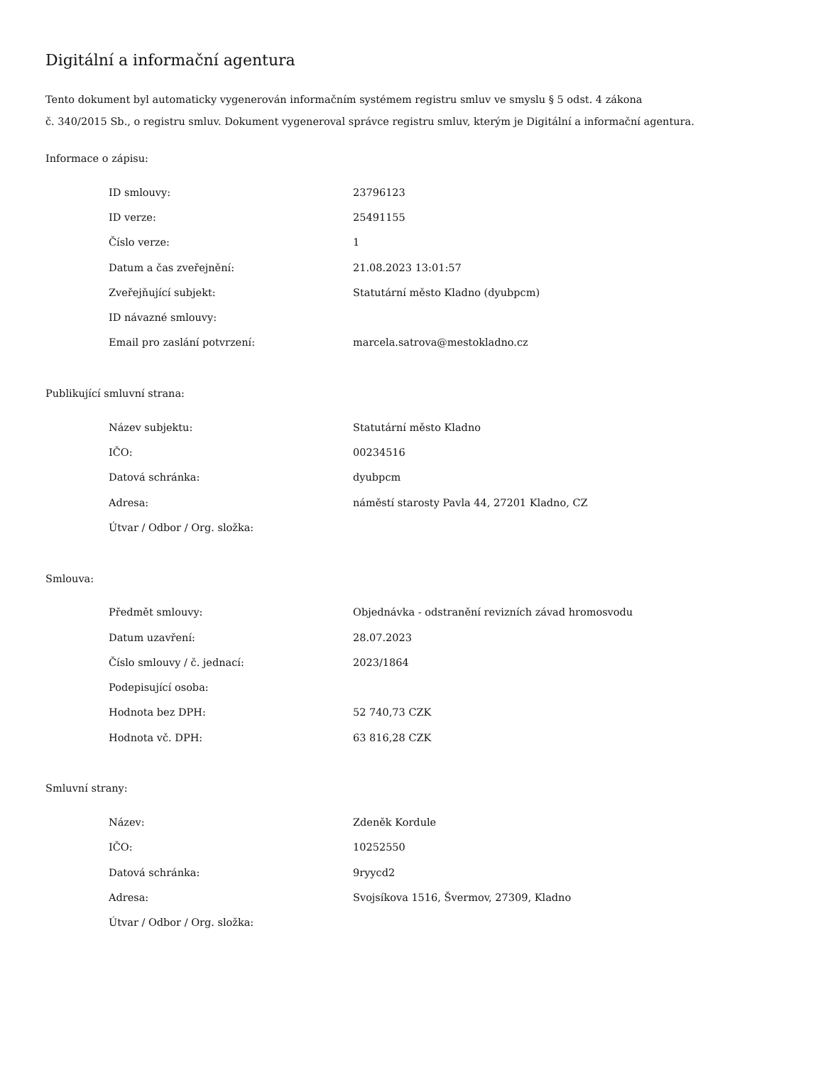Digitální a informační agentura
Tento dokument byl automaticky vygenerován informačním systémem registru smluv ve smyslu § 5 odst. 4 zákona
č. 340/2015 Sb., o registru smluv. Dokument vygeneroval správce registru smluv, kterým je Digitální a informační agentura.
Informace o zápisu:
| ID smlouvy: | 23796123 |
| ID verze: | 25491155 |
| Číslo verze: | 1 |
| Datum a čas zveřejnění: | 21.08.2023 13:01:57 |
| Zveřejňující subjekt: | Statutární město Kladno (dyubpcm) |
| ID návazné smlouvy: | |
| Email pro zaslání potvrzení: | marcela.satrova@mestokladno.cz |
Publikující smluvní strana:
| Název subjektu: | Statutární město Kladno |
| IČO: | 00234516 |
| Datová schránka: | dyubpcm |
| Adresa: | náměstí starosty Pavla 44, 27201 Kladno, CZ |
| Útvar / Odbor / Org. složka: | |
Smlouva:
| Předmět smlouvy: | Objednávka - odstranění revizních závad hromosvodu |
| Datum uzavření: | 28.07.2023 |
| Číslo smlouvy / č. jednací: | 2023/1864 |
| Podepisující osoba: | |
| Hodnota bez DPH: | 52 740,73 CZK |
| Hodnota vč. DPH: | 63 816,28 CZK |
Smluvní strany:
| Název: | Zdeněk Kordule |
| IČO: | 10252550 |
| Datová schránka: | 9ryycd2 |
| Adresa: | Svojsíkova 1516, Švermov, 27309, Kladno |
| Útvar / Odbor / Org. složka: | |